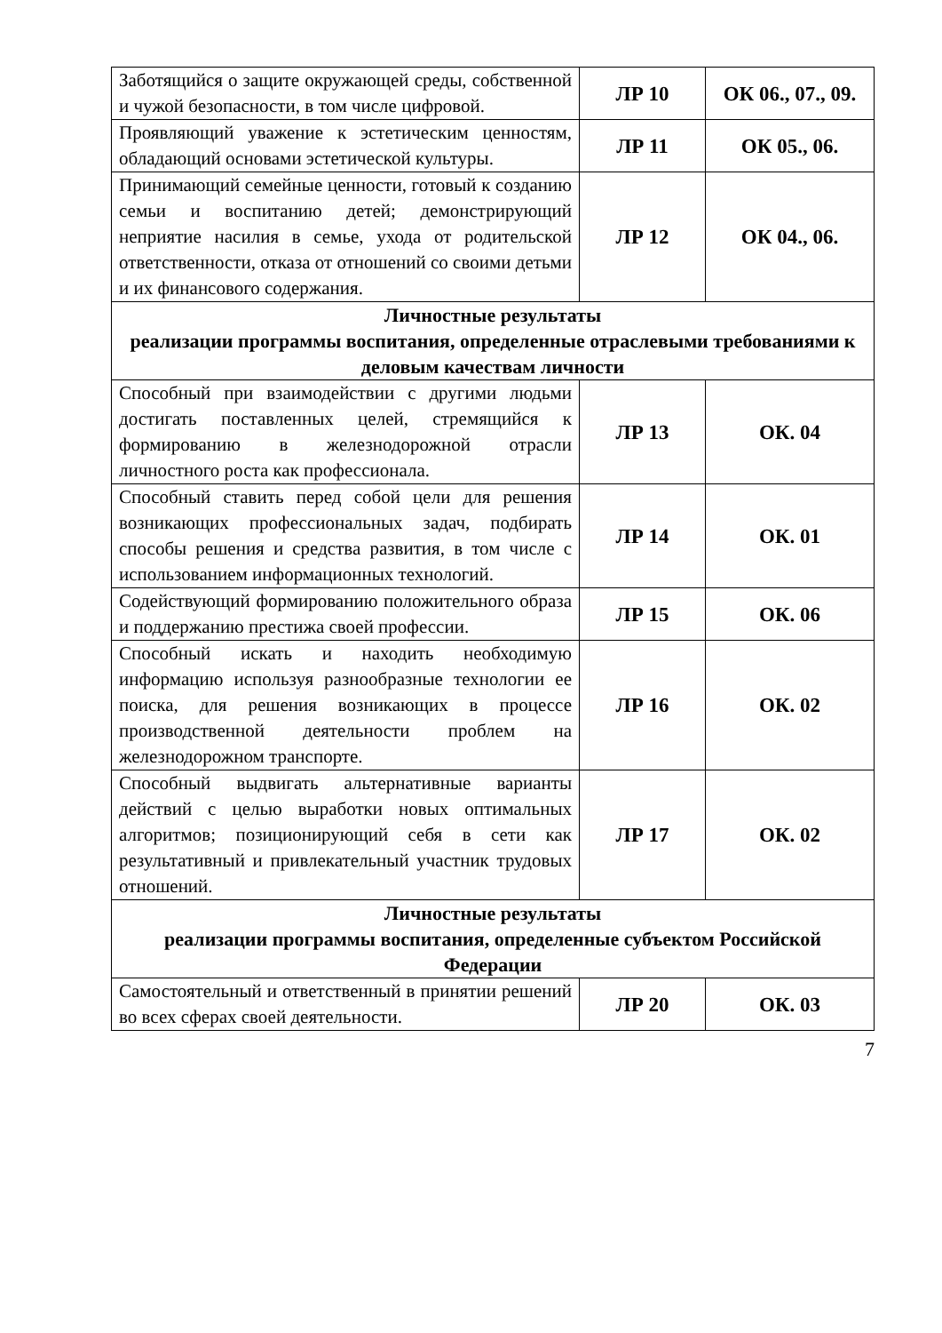| Заботящийся о защите окружающей среды, собственной и чужой безопасности, в том числе цифровой. | ЛР 10 | ОК 06., 07., 09. |
| Проявляющий уважение к эстетическим ценностям, обладающий основами эстетической культуры. | ЛР 11 | ОК 05., 06. |
| Принимающий семейные ценности, готовый к созданию семьи и воспитанию детей; демонстрирующий неприятие насилия в семье, ухода от родительской ответственности, отказа от отношений со своими детьми и их финансового содержания. | ЛР 12 | ОК 04., 06. |
| Личностные результаты реализации программы воспитания, определенные отраслевыми требованиями к деловым качествам личности | | |
| Способный при взаимодействии с другими людьми достигать поставленных целей, стремящийся к формированию в железнодорожной отрасли личностного роста как профессионала. | ЛР 13 | ОК. 04 |
| Способный ставить перед собой цели для решения возникающих профессиональных задач, подбирать способы решения и средства развития, в том числе с использованием информационных технологий. | ЛР 14 | ОК. 01 |
| Содействующий формированию положительного образа и поддержанию престижа своей профессии. | ЛР 15 | ОК. 06 |
| Способный искать и находить необходимую информацию используя разнообразные технологии ее поиска, для решения возникающих в процессе производственной деятельности проблем на железнодорожном транспорте. | ЛР 16 | ОК. 02 |
| Способный выдвигать альтернативные варианты действий с целью выработки новых оптимальных алгоритмов; позиционирующий себя в сети как результативный и привлекательный участник трудовых отношений. | ЛР 17 | ОК. 02 |
| Личностные результаты реализации программы воспитания, определенные субъектом Российской Федерации | | |
| Самостоятельный и ответственный в принятии решений во всех сферах своей деятельности. | ЛР 20 | ОК. 03 |
7